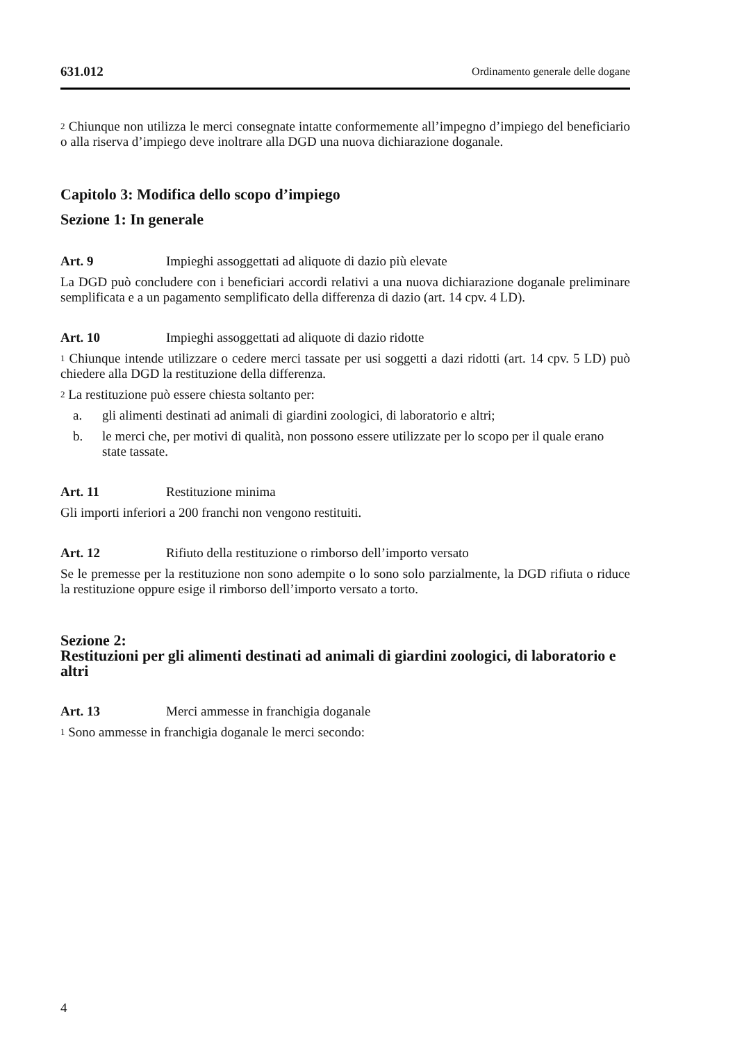631.012 Ordinamento generale delle dogane
<sup>2</sup> Chiunque non utilizza le merci consegnate intatte conformemente all’impegno d’impiego del beneficiario o alla riserva d’impiego deve inoltrare alla DGD una nuova dichiarazione doganale.
Capitolo 3: Modifica dello scopo d’impiego
Sezione 1: In generale
Art. 9 Impieghi assoggettati ad aliquote di dazio più elevate
La DGD può concludere con i beneficiari accordi relativi a una nuova dichiarazione doganale preliminare semplificata e a un pagamento semplificato della differenza di dazio (art. 14 cpv. 4 LD).
Art. 10 Impieghi assoggettati ad aliquote di dazio ridotte
<sup>1</sup> Chiunque intende utilizzare o cedere merci tassate per usi soggetti a dazi ridotti (art. 14 cpv. 5 LD) può chiedere alla DGD la restituzione della differenza.
<sup>2</sup> La restituzione può essere chiesta soltanto per:
a. gli alimenti destinati ad animali di giardini zoologici, di laboratorio e altri;
b. le merci che, per motivi di qualità, non possono essere utilizzate per lo scopo per il quale erano state tassate.
Art. 11 Restituzione minima
Gli importi inferiori a 200 franchi non vengono restituiti.
Art. 12 Rifiuto della restituzione o rimborso dell’importo versato
Se le premesse per la restituzione non sono adempite o lo sono solo parzialmente, la DGD rifiuta o riduce la restituzione oppure esige il rimborso dell’importo versato a torto.
Sezione 2:
Restituzioni per gli alimenti destinati ad animali di giardini zoologici, di laboratorio e altri
Art. 13 Merci ammesse in franchigia doganale
<sup>1</sup> Sono ammesse in franchigia doganale le merci secondo:
4